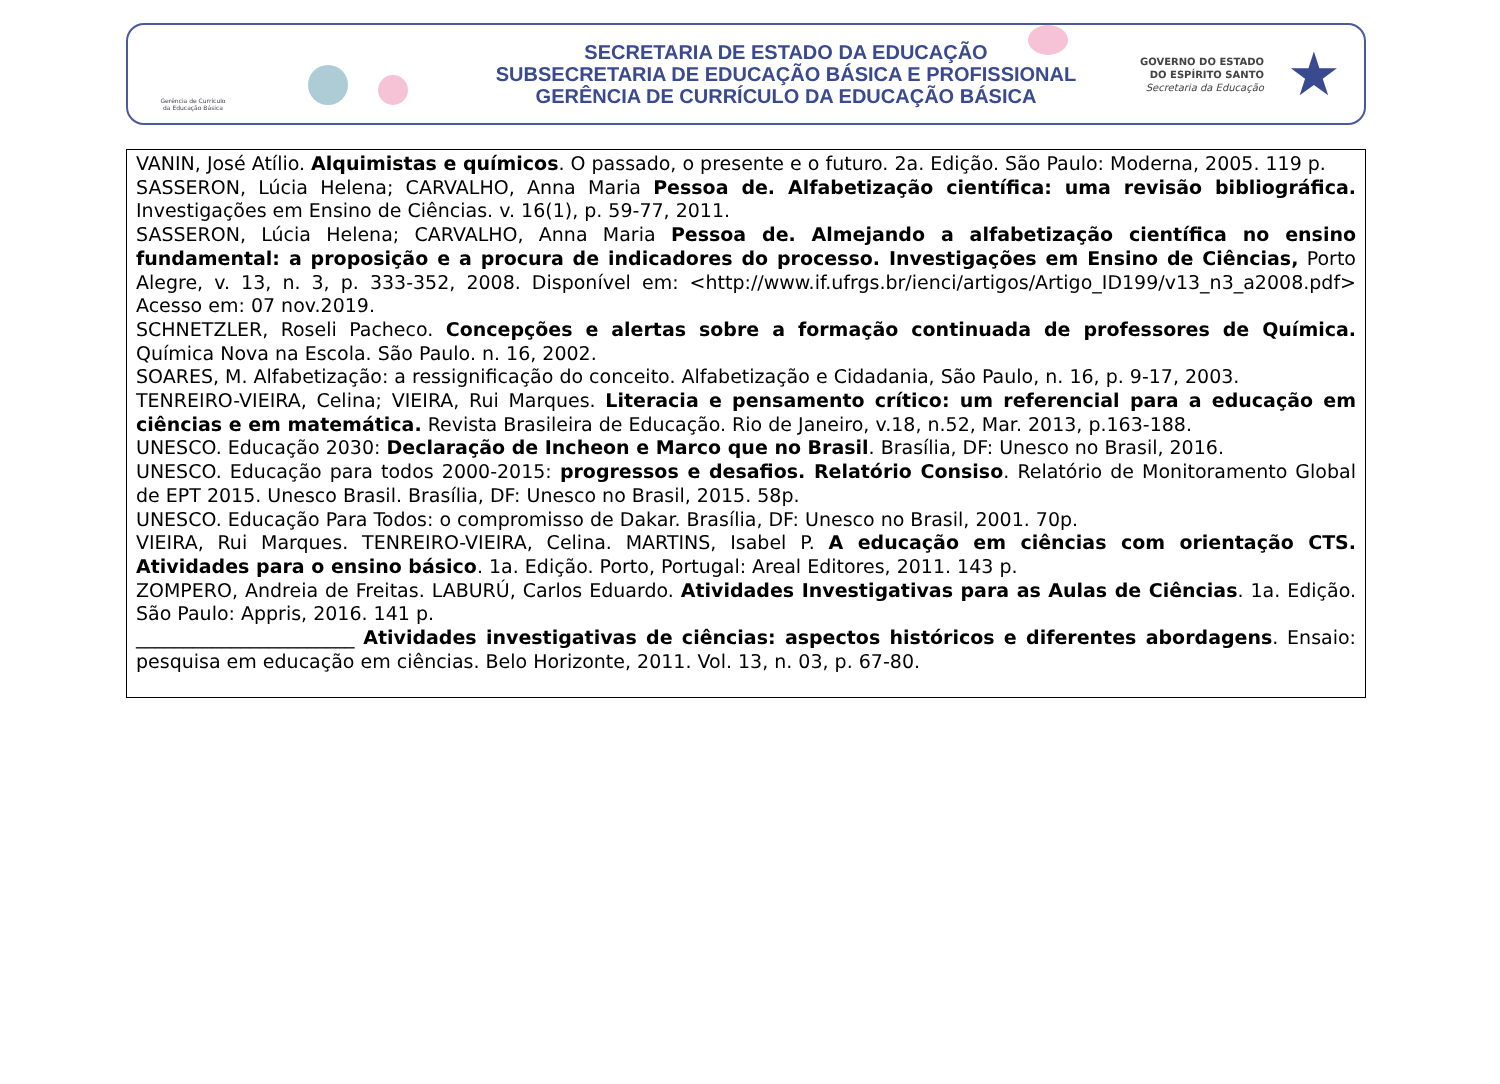Gerência de Currículo
da Educação Básica
SECRETARIA DE ESTADO DA EDUCAÇÃO
SUBSECRETARIA DE EDUCAÇÃO BÁSICA E PROFISSIONAL
GERÊNCIA DE CURRÍCULO DA EDUCAÇÃO BÁSICA
GOVERNO DO ESTADO
DO ESPÍRITO SANTO
Secretaria da Educação
★
VANIN, José Atílio. Alquimistas e químicos. O passado, o presente e o futuro. 2a. Edição. São Paulo: Moderna, 2005. 119 p.
SASSERON, Lúcia Helena; CARVALHO, Anna Maria Pessoa de. Alfabetização científica: uma revisão bibliográfica. Investigações em Ensino de Ciências. v. 16(1), p. 59-77, 2011.
SASSERON, Lúcia Helena; CARVALHO, Anna Maria Pessoa de. Almejando a alfabetização científica no ensino fundamental: a proposição e a procura de indicadores do processo. Investigações em Ensino de Ciências, Porto Alegre, v. 13, n. 3, p. 333-352, 2008. Disponível em: <http://www.if.ufrgs.br/ienci/artigos/Artigo_ID199/v13_n3_a2008.pdf> Acesso em: 07 nov.2019.
SCHNETZLER, Roseli Pacheco. Concepções e alertas sobre a formação continuada de professores de Química. Química Nova na Escola. São Paulo. n. 16, 2002.
SOARES, M. Alfabetização: a ressignificação do conceito. Alfabetização e Cidadania, São Paulo, n. 16, p. 9-17, 2003.
TENREIRO-VIEIRA, Celina; VIEIRA, Rui Marques. Literacia e pensamento crítico: um referencial para a educação em ciências e em matemática. Revista Brasileira de Educação. Rio de Janeiro, v.18, n.52, Mar. 2013, p.163-188.
UNESCO. Educação 2030: Declaração de Incheon e Marco que no Brasil. Brasília, DF: Unesco no Brasil, 2016.
UNESCO. Educação para todos 2000-2015: progressos e desafios. Relatório Consiso. Relatório de Monitoramento Global de EPT 2015. Unesco Brasil. Brasília, DF: Unesco no Brasil, 2015. 58p.
UNESCO. Educação Para Todos: o compromisso de Dakar. Brasília, DF: Unesco no Brasil, 2001. 70p.
VIEIRA, Rui Marques. TENREIRO-VIEIRA, Celina. MARTINS, Isabel P. A educação em ciências com orientação CTS. Atividades para o ensino básico. 1a. Edição. Porto, Portugal: Areal Editores, 2011. 143 p.
ZOMPERO, Andreia de Freitas. LABURÚ, Carlos Eduardo. Atividades Investigativas para as Aulas de Ciências. 1a. Edição. São Paulo: Appris, 2016. 141 p.
_______________________ Atividades investigativas de ciências: aspectos históricos e diferentes abordagens. Ensaio: pesquisa em educação em ciências. Belo Horizonte, 2011. Vol. 13, n. 03, p. 67-80.